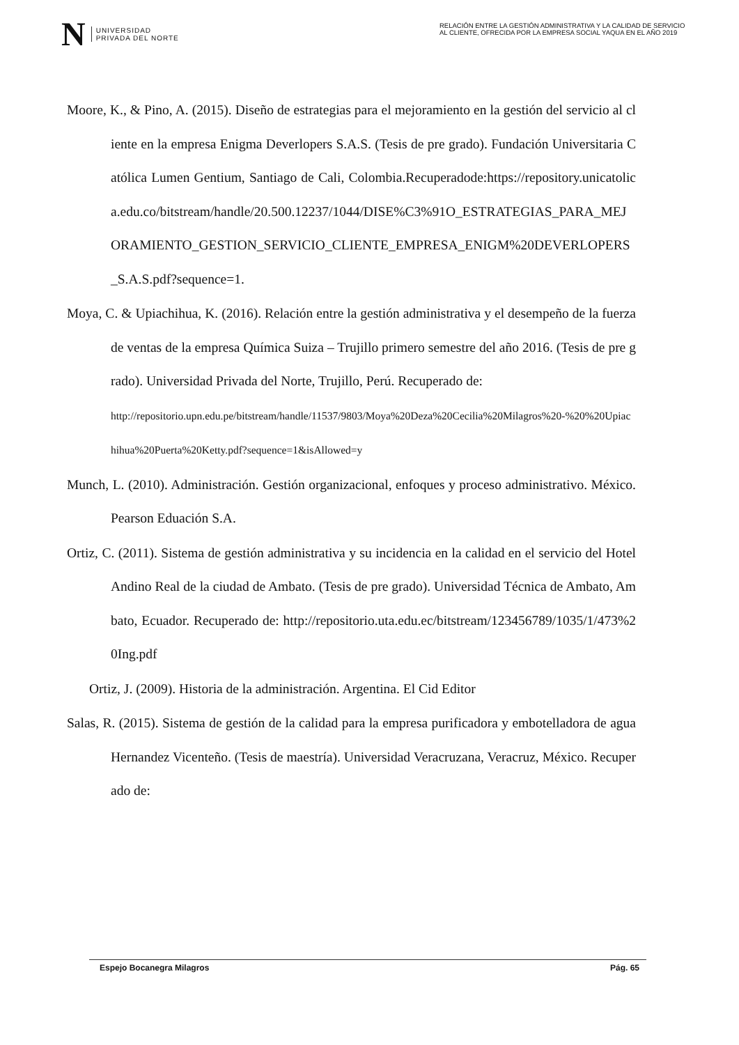N
UNIVERSIDAD
PRIVADA DEL NORTE
RELACIÓN ENTRE LA GESTIÓN ADMINISTRATIVA Y LA CALIDAD DE SERVICIO AL CLIENTE, OFRECIDA POR LA EMPRESA SOCIAL YAQUA EN EL AÑO 2019
Moore, K., & Pino, A. (2015). Diseño de estrategias para el mejoramiento en la gestión del servicio al cliente en la empresa Enigma Deverlopers S.A.S. (Tesis de pre grado). Fundación Universitaria Católica Lumen Gentium, Santiago de Cali, Colombia.Recuperadode:https://repository.unicatolica.edu.co/bitstream/handle/20.500.12237/1044/DISE%C3%91O_ESTRATEGIAS_PARA_MEJORAMIENTO_GESTION_SERVICIO_CLIENTE_EMPRESA_ENIGM%20DEVERLOPERS_S.A.S.pdf?sequence=1.
Moya, C. & Upiachihua, K. (2016). Relación entre la gestión administrativa y el desempeño de la fuerza de ventas de la empresa Química Suiza – Trujillo primero semestre del año 2016. (Tesis de pre grado). Universidad Privada del Norte, Trujillo, Perú. Recuperado de:
http://repositorio.upn.edu.pe/bitstream/handle/11537/9803/Moya%20Deza%20Cecilia%20Milagros%20-%20%20Upiachihua%20Puerta%20Ketty.pdf?sequence=1&isAllowed=y
Munch, L. (2010). Administración. Gestión organizacional, enfoques y proceso administrativo. México.Pearson Eduación S.A.
Ortiz, C. (2011). Sistema de gestión administrativa y su incidencia en la calidad en el servicio del Hotel Andino Real de la ciudad de Ambato. (Tesis de pre grado). Universidad Técnica de Ambato, Ambato, Ecuador. Recuperado de: http://repositorio.uta.edu.ec/bitstream/123456789/1035/1/473%20Ing.pdf
Ortiz, J. (2009). Historia de la administración. Argentina. El Cid Editor
Salas, R. (2015). Sistema de gestión de la calidad para la empresa purificadora y embotelladora de agua Hernandez Vicenteño. (Tesis de maestría). Universidad Veracruzana, Veracruz, México. Recuperado de:
Espejo Bocanegra Milagros Pág. 65